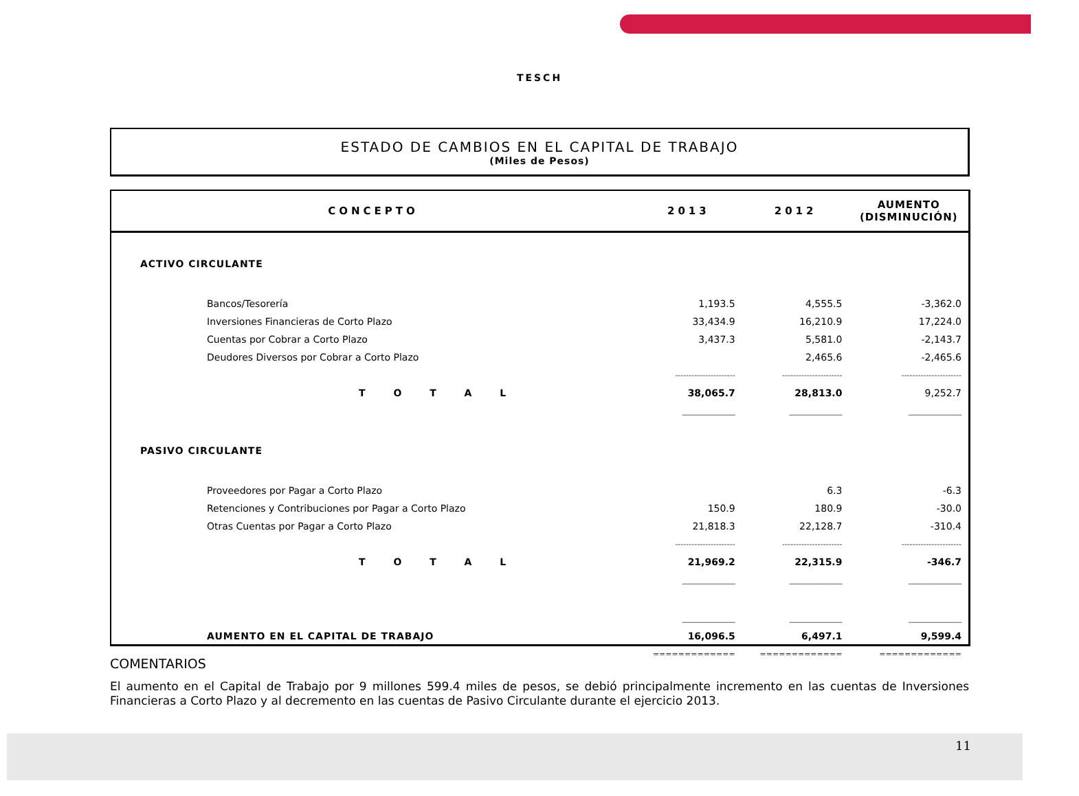TESCH
ESTADO DE CAMBIOS EN EL CAPITAL DE TRABAJO
(Miles de Pesos)
| CONCEPTO | 2013 | 2012 | AUMENTO (DISMINUCIÓN) |
| --- | --- | --- | --- |
| ACTIVO CIRCULANTE | | | |
| Bancos/Tesorería | 1,193.5 | 4,555.5 | -3,362.0 |
| Inversiones Financieras de Corto Plazo | 33,434.9 | 16,210.9 | 17,224.0 |
| Cuentas por Cobrar a Corto Plazo | 3,437.3 | 5,581.0 | -2,143.7 |
| Deudores Diversos por Cobrar a Corto Plazo | | 2,465.6 | -2,465.6 |
| | ---------------------- | ---------------------- | ---------------------- |
| T O T A L | 38,065.7 | 28,813.0 | 9,252.7 |
| | ______________ | ______________ | ______________ |
| PASIVO CIRCULANTE | | | |
| Proveedores por Pagar a Corto Plazo | | 6.3 | -6.3 |
| Retenciones y Contribuciones por Pagar a Corto Plazo | 150.9 | 180.9 | -30.0 |
| Otras Cuentas por Pagar a Corto Plazo | 21,818.3 | 22,128.7 | -310.4 |
| | ---------------------- | ---------------------- | ---------------------- |
| T O T A L | 21,969.2 | 22,315.9 | -346.7 |
| | ______________ | ______________ | ______________ |
| | ______________ | ______________ | ______________ |
| AUMENTO EN EL CAPITAL DE TRABAJO | 16,096.5 | 6,497.1 | 9,599.4 |
| | ============= | ============= | ============= |
COMENTARIOS
El aumento en el Capital de Trabajo por 9 millones 599.4 miles de pesos, se debió principalmente incremento en las cuentas de Inversiones Financieras a Corto Plazo y al decremento en las cuentas de Pasivo Circulante durante el ejercicio 2013.
11